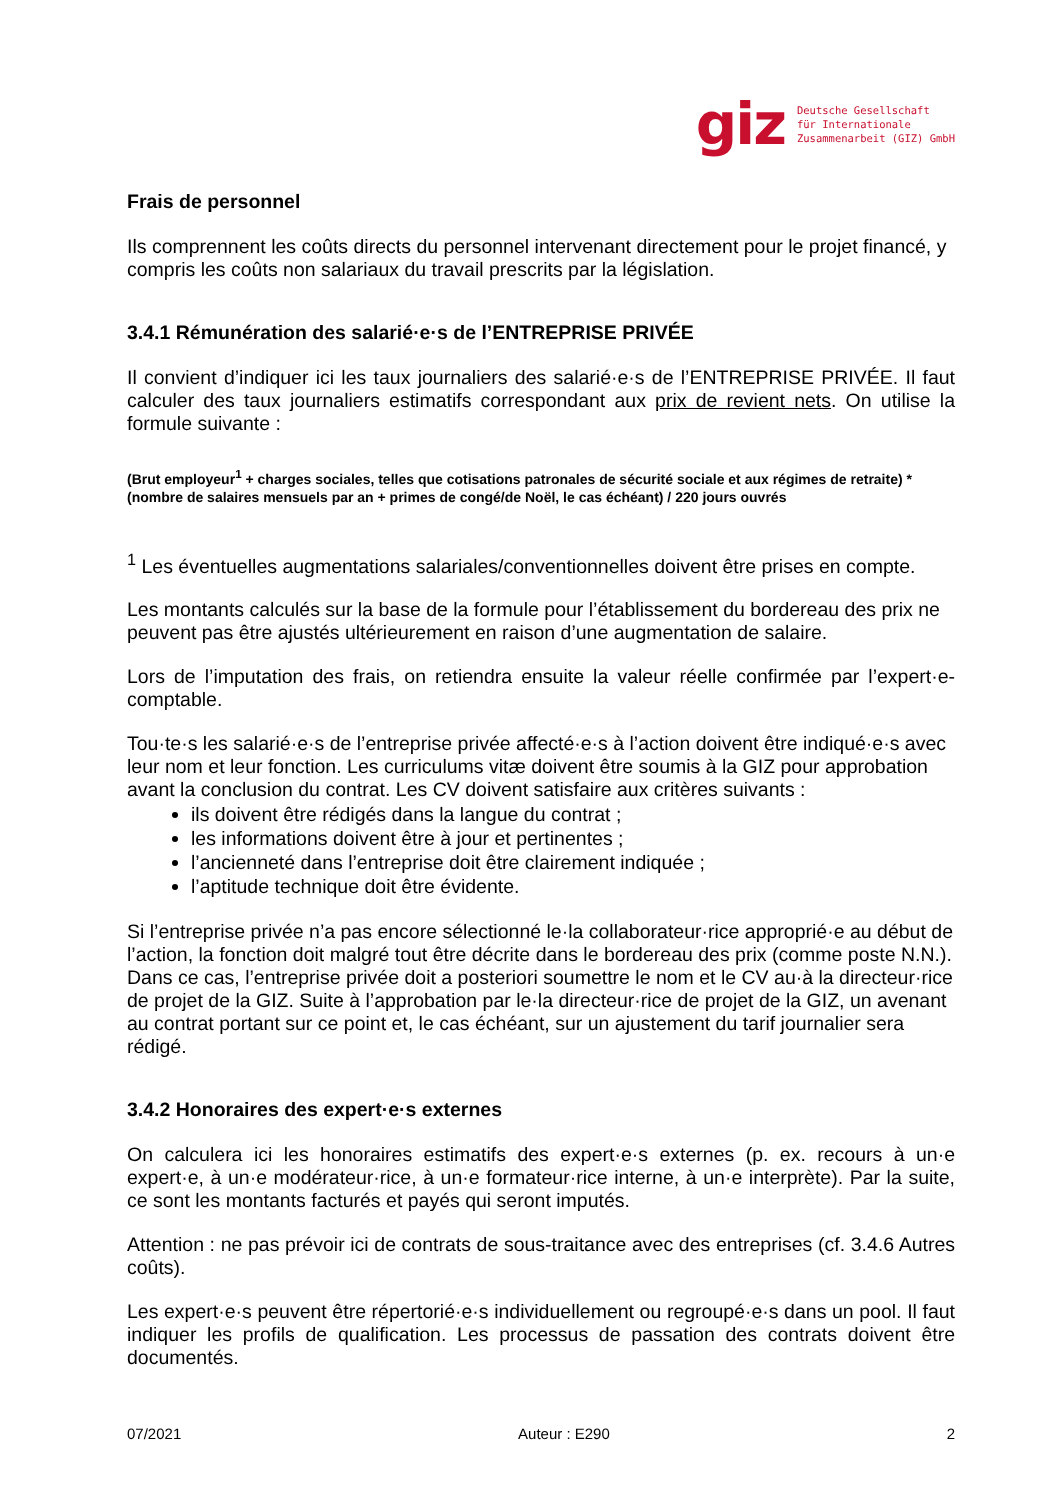giz Deutsche Gesellschaft
für Internationale
Zusammenarbeit (GIZ) GmbH
Frais de personnel
Ils comprennent les coûts directs du personnel intervenant directement pour le projet financé, y compris les coûts non salariaux du travail prescrits par la législation.
3.4.1 Rémunération des salarié·e·s de l’ENTREPRISE PRIVÉE
Il convient d’indiquer ici les taux journaliers des salarié·e·s de l’ENTREPRISE PRIVÉE. Il faut calculer des taux journaliers estimatifs correspondant aux prix de revient nets. On utilise la formule suivante :
(Brut employeur<sup>1</sup> + charges sociales, telles que cotisations patronales de sécurité sociale et aux régimes de retraite) * (nombre de salaires mensuels par an + primes de congé/de Noël, le cas échéant) / 220 jours ouvrés
<sup>1</sup> Les éventuelles augmentations salariales/conventionnelles doivent être prises en compte.
Les montants calculés sur la base de la formule pour l’établissement du bordereau des prix ne peuvent pas être ajustés ultérieurement en raison d’une augmentation de salaire.
Lors de l’imputation des frais, on retiendra ensuite la valeur réelle confirmée par l’expert·e-comptable.
Tou·te·s les salarié·e·s de l’entreprise privée affecté·e·s à l’action doivent être indiqué·e·s avec leur nom et leur fonction. Les curriculums vitæ doivent être soumis à la GIZ pour approbation avant la conclusion du contrat. Les CV doivent satisfaire aux critères suivants :
ils doivent être rédigés dans la langue du contrat ;
les informations doivent être à jour et pertinentes ;
l’ancienneté dans l’entreprise doit être clairement indiquée ;
l’aptitude technique doit être évidente.
Si l’entreprise privée n’a pas encore sélectionné le·la collaborateur·rice approprié·e au début de l’action, la fonction doit malgré tout être décrite dans le bordereau des prix (comme poste N.N.). Dans ce cas, l’entreprise privée doit a posteriori soumettre le nom et le CV au·à la directeur·rice de projet de la GIZ. Suite à l’approbation par le·la directeur·rice de projet de la GIZ, un avenant au contrat portant sur ce point et, le cas échéant, sur un ajustement du tarif journalier sera rédigé.
3.4.2 Honoraires des expert·e·s externes
On calculera ici les honoraires estimatifs des expert·e·s externes (p. ex. recours à un·e expert·e, à un·e modérateur·rice, à un·e formateur·rice interne, à un·e interprète). Par la suite, ce sont les montants facturés et payés qui seront imputés.
Attention : ne pas prévoir ici de contrats de sous-traitance avec des entreprises (cf. 3.4.6 Autres coûts).
Les expert·e·s peuvent être répertorié·e·s individuellement ou regroupé·e·s dans un pool. Il faut indiquer les profils de qualification. Les processus de passation des contrats doivent être documentés.
07/2021 Auteur : E290 2